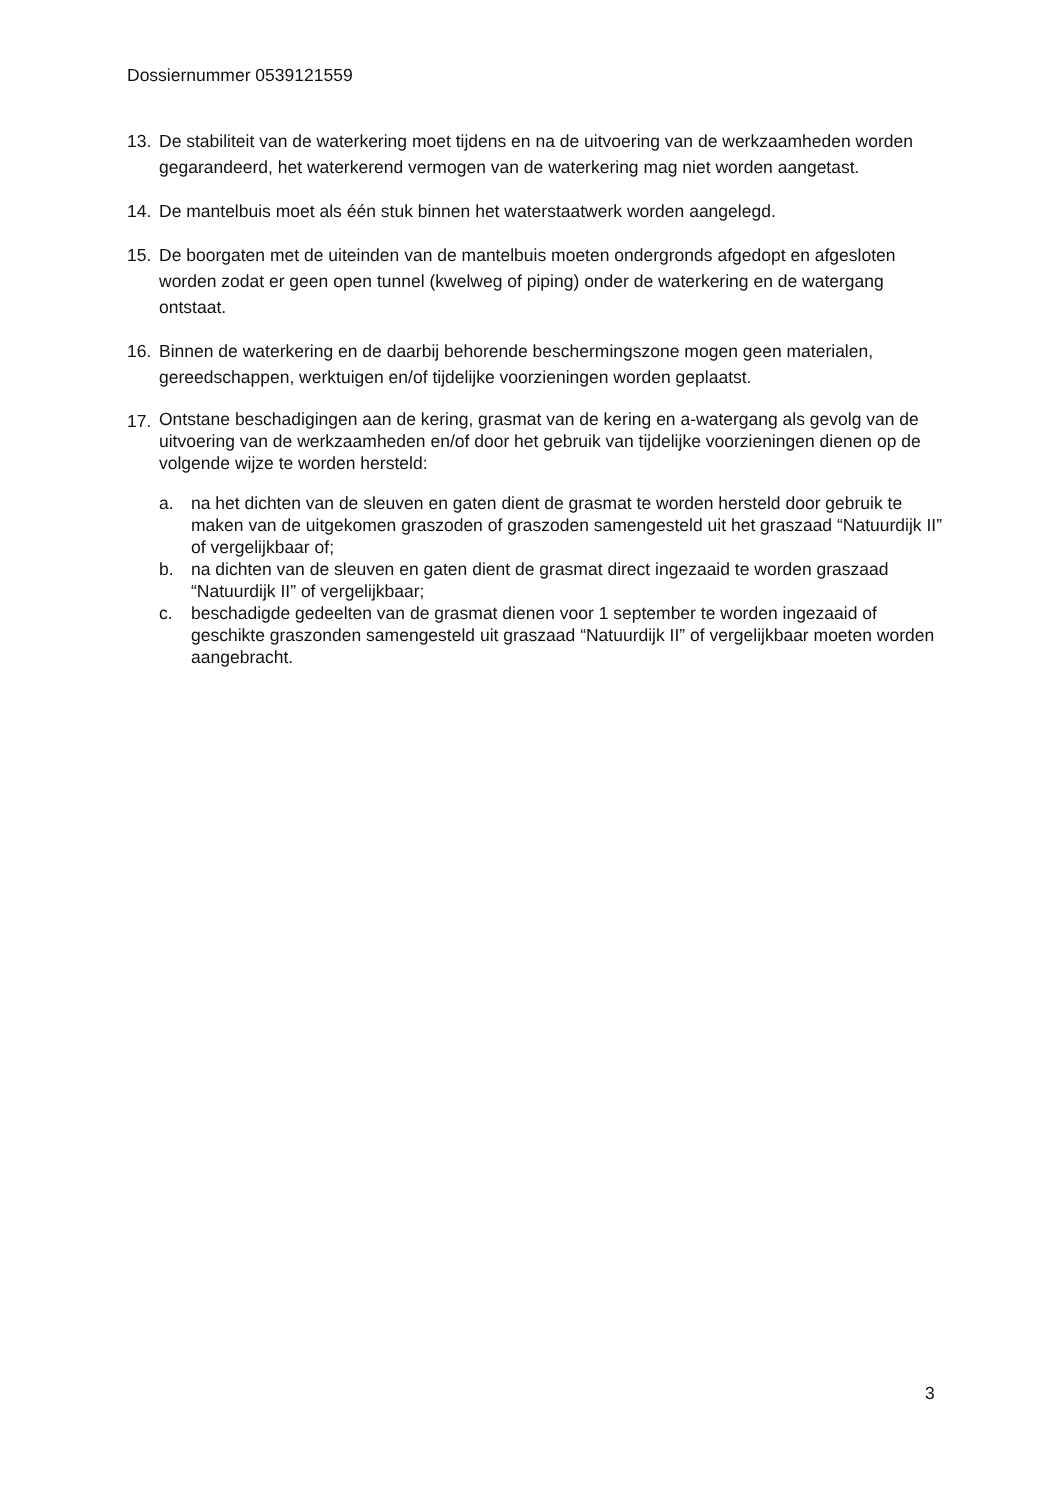Dossiernummer 0539121559
13. De stabiliteit van de waterkering moet tijdens en na de uitvoering van de werkzaamheden worden gegarandeerd, het waterkerend vermogen van de waterkering mag niet worden aangetast.
14. De mantelbuis moet als één stuk binnen het waterstaatwerk worden aangelegd.
15. De boorgaten met de uiteinden van de mantelbuis moeten ondergronds afgedopt en afgesloten worden zodat er geen open tunnel (kwelweg of piping) onder de waterkering en de watergang ontstaat.
16. Binnen de waterkering en de daarbij behorende beschermingszone mogen geen materialen, gereedschappen, werktuigen en/of tijdelijke voorzieningen worden geplaatst.
17.
Ontstane beschadigingen aan de kering, grasmat van de kering en a-watergang als gevolg van de uitvoering van de werkzaamheden en/of door het gebruik van tijdelijke voorzieningen dienen op de volgende wijze te worden hersteld:
a. na het dichten van de sleuven en gaten dient de grasmat te worden hersteld door gebruik te maken van de uitgekomen graszoden of graszoden samengesteld uit het graszaad “Natuurdijk II” of vergelijkbaar of;
b. na dichten van de sleuven en gaten dient de grasmat direct ingezaaid te worden graszaad “Natuurdijk II” of vergelijkbaar;
c. beschadigde gedeelten van de grasmat dienen voor 1 september te worden ingezaaid of geschikte graszonden samengesteld uit graszaad “Natuurdijk II” of vergelijkbaar moeten worden aangebracht.
3